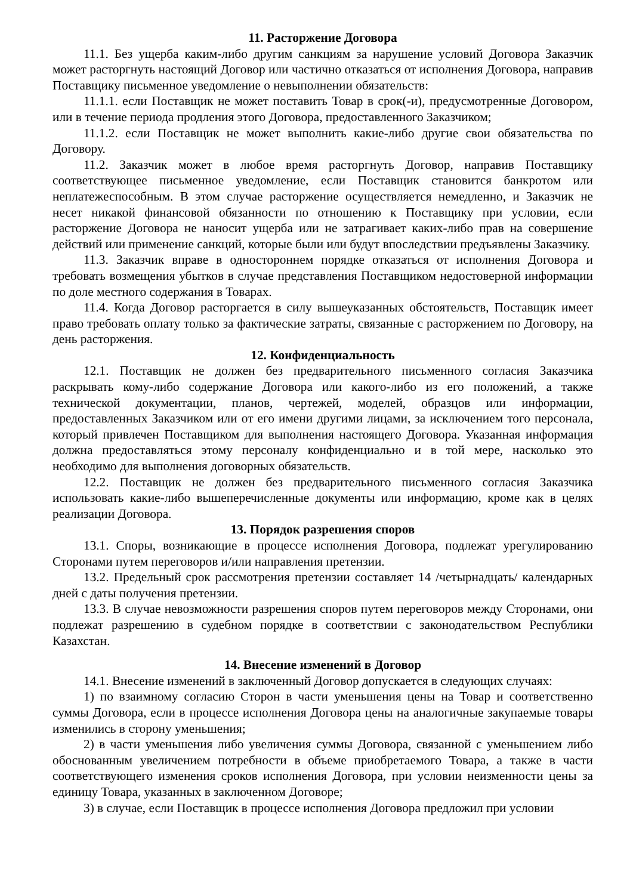11. Расторжение Договора
11.1. Без ущерба каким-либо другим санкциям за нарушение условий Договора Заказчик может расторгнуть настоящий Договор или частично отказаться от исполнения Договора, направив Поставщику письменное уведомление о невыполнении обязательств:
11.1.1. если Поставщик не может поставить Товар в срок(-и), предусмотренные Договором, или в течение периода продления этого Договора, предоставленного Заказчиком;
11.1.2. если Поставщик не может выполнить какие-либо другие свои обязательства по Договору.
11.2. Заказчик может в любое время расторгнуть Договор, направив Поставщику соответствующее письменное уведомление, если Поставщик становится банкротом или неплатежеспособным. В этом случае расторжение осуществляется немедленно, и Заказчик не несет никакой финансовой обязанности по отношению к Поставщику при условии, если расторжение Договора не наносит ущерба или не затрагивает каких-либо прав на совершение действий или применение санкций, которые были или будут впоследствии предъявлены Заказчику.
11.3. Заказчик вправе в одностороннем порядке отказаться от исполнения Договора и требовать возмещения убытков в случае представления Поставщиком недостоверной информации по доле местного содержания в Товарах.
11.4. Когда Договор расторгается в силу вышеуказанных обстоятельств, Поставщик имеет право требовать оплату только за фактические затраты, связанные с расторжением по Договору, на день расторжения.
12. Конфиденциальность
12.1. Поставщик не должен без предварительного письменного согласия Заказчика раскрывать кому-либо содержание Договора или какого-либо из его положений, а также технической документации, планов, чертежей, моделей, образцов или информации, предоставленных Заказчиком или от его имени другими лицами, за исключением того персонала, который привлечен Поставщиком для выполнения настоящего Договора. Указанная информация должна предоставляться этому персоналу конфиденциально и в той мере, насколько это необходимо для выполнения договорных обязательств.
12.2. Поставщик не должен без предварительного письменного согласия Заказчика использовать какие-либо вышеперечисленные документы или информацию, кроме как в целях реализации Договора.
13. Порядок разрешения споров
13.1. Споры, возникающие в процессе исполнения Договора, подлежат урегулированию Сторонами путем переговоров и/или направления претензии.
13.2. Предельный срок рассмотрения претензии составляет 14 /четырнадцать/ календарных дней с даты получения претензии.
13.3. В случае невозможности разрешения споров путем переговоров между Сторонами, они подлежат разрешению в судебном порядке в соответствии с законодательством Республики Казахстан.
14. Внесение изменений в Договор
14.1. Внесение изменений в заключенный Договор допускается в следующих случаях:
1) по взаимному согласию Сторон в части уменьшения цены на Товар и соответственно суммы Договора, если в процессе исполнения Договора цены на аналогичные закупаемые товары изменились в сторону уменьшения;
2) в части уменьшения либо увеличения суммы Договора, связанной с уменьшением либо обоснованным увеличением потребности в объеме приобретаемого Товара, а также в части соответствующего изменения сроков исполнения Договора, при условии неизменности цены за единицу Товара, указанных в заключенном Договоре;
3) в случае, если Поставщик в процессе исполнения Договора предложил при условии